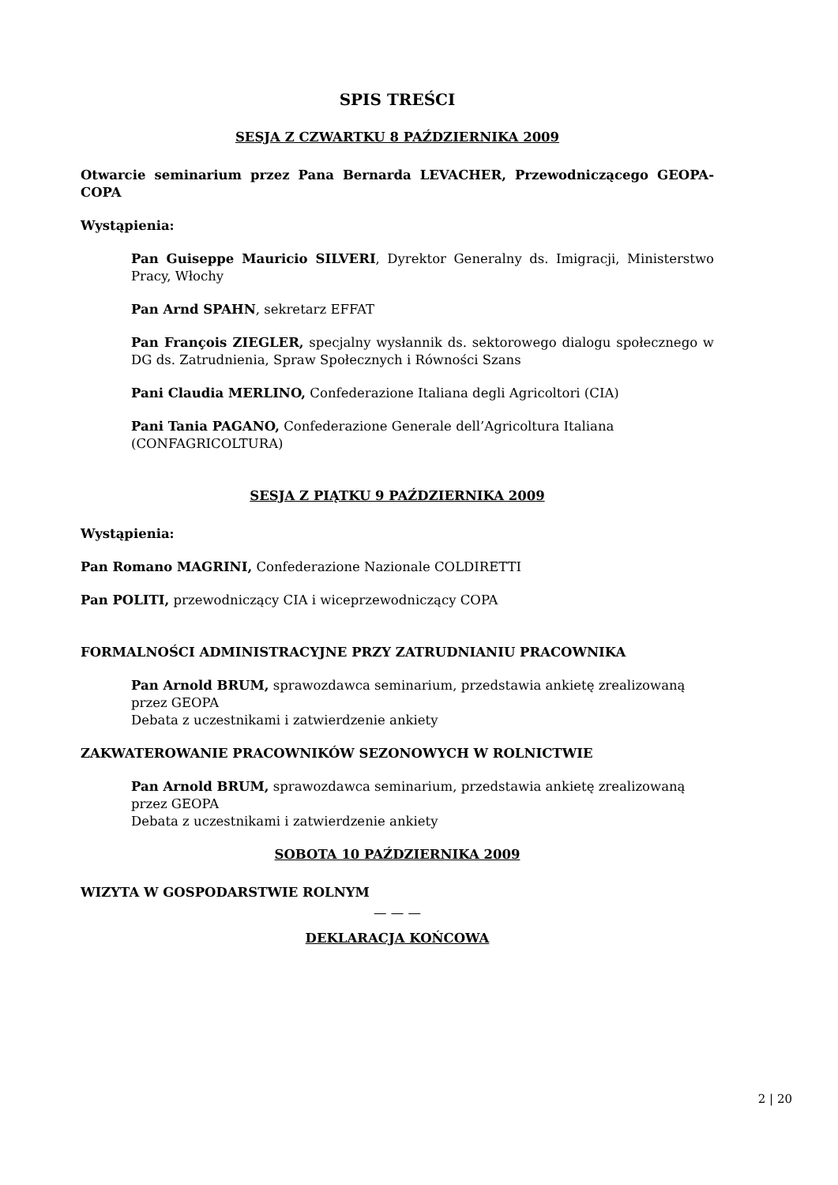SPIS TREŚCI
SESJA Z CZWARTKU 8 PAŹDZIERNIKA 2009
Otwarcie seminarium przez Pana Bernarda LEVACHER, Przewodniczącego GEOPA-COPA
Wystąpienia:
Pan Guiseppe Mauricio SILVERI, Dyrektor Generalny ds. Imigracji, Ministerstwo Pracy, Włochy
Pan Arnd SPAHN, sekretarz EFFAT
Pan François ZIEGLER, specjalny wysłannik ds. sektorowego dialogu społecznego w DG ds. Zatrudnienia, Spraw Społecznych i Równości Szans
Pani Claudia MERLINO, Confederazione Italiana degli Agricoltori (CIA)
Pani Tania PAGANO, Confederazione Generale dell’Agricoltura Italiana (CONFAGRICOLTURA)
SESJA Z PIĄTKU 9 PAŹDZIERNIKA 2009
Wystąpienia:
Pan Romano MAGRINI, Confederazione Nazionale COLDIRETTI
Pan POLITI, przewodniczący CIA i wiceprzewodniczący COPA
FORMALNOŚCI ADMINISTRACYJNE PRZY ZATRUDNIANIU PRACOWNIKA
Pan Arnold BRUM, sprawozdawca seminarium, przedstawia ankietę zrealizowaną przez GEOPA
Debata z uczestnikami i zatwierdzenie ankiety
ZAKWATEROWANIE PRACOWNIKÓW SEZONOWYCH W ROLNICTWIE
Pan Arnold BRUM, sprawozdawca seminarium, przedstawia ankietę zrealizowaną przez GEOPA
Debata z uczestnikami i zatwierdzenie ankiety
SOBOTA 10 PAŹDZIERNIKA 2009
WIZYTA W GOSPODARSTWIE ROLNYM
— — —
DEKLARACJA KOŃCOWA
2 | 20